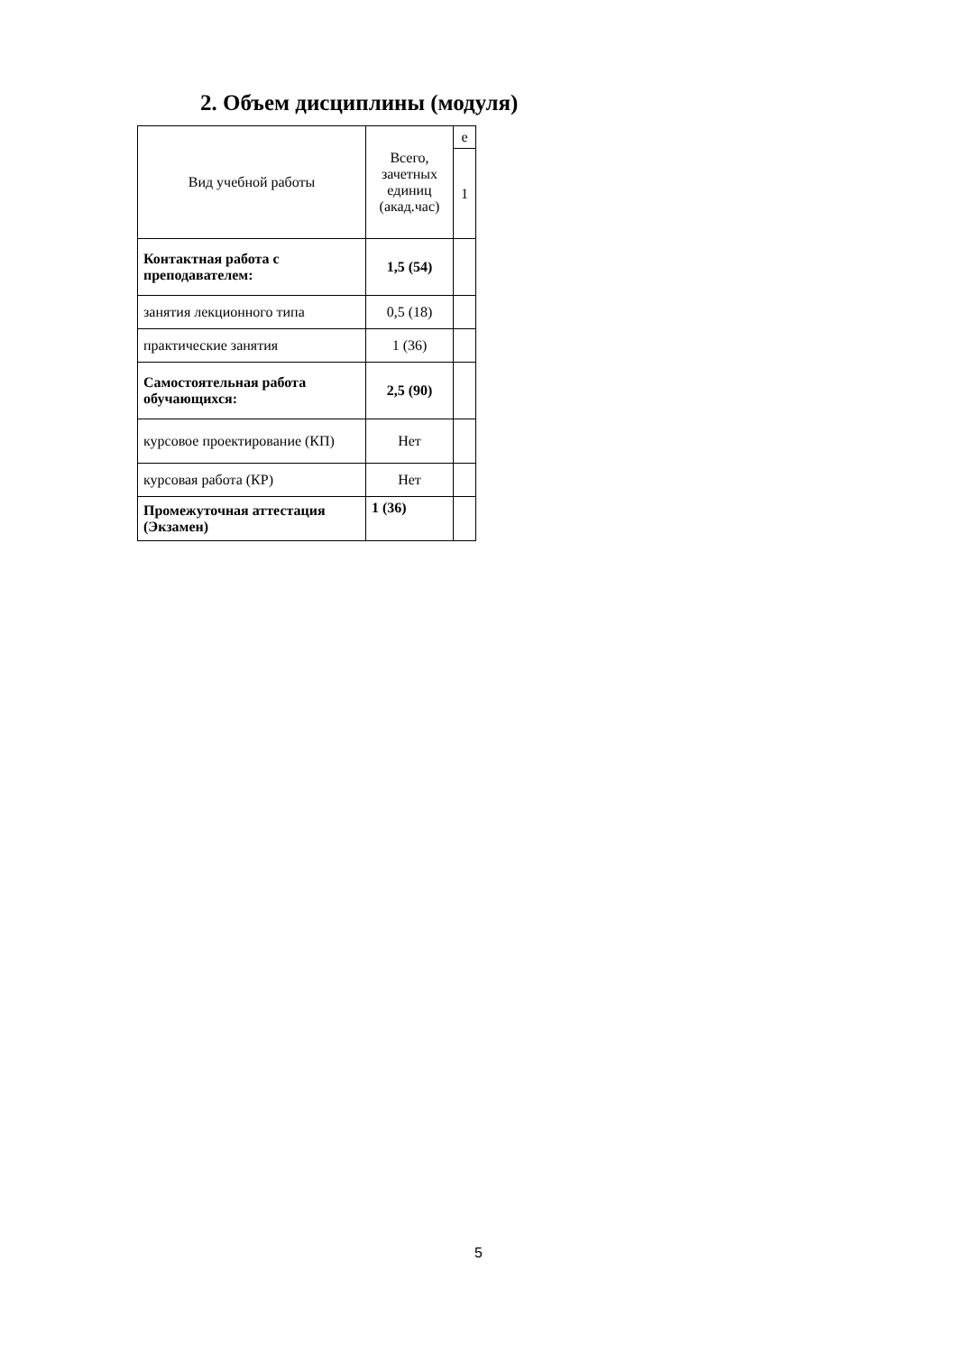2. Объем дисциплины (модуля)
| Вид учебной работы | Всего, зачетных единиц (акад.час) | е |
| --- | --- | --- |
| | | 1 |
| Контактная работа с преподавателем: | 1,5 (54) | |
| занятия лекционного типа | 0,5 (18) | |
| практические занятия | 1 (36) | |
| Самостоятельная работа обучающихся: | 2,5 (90) | |
| курсовое проектирование (КП) | Нет | |
| курсовая работа (КР) | Нет | |
| Промежуточная аттестация (Экзамен) | 1 (36) | |
5